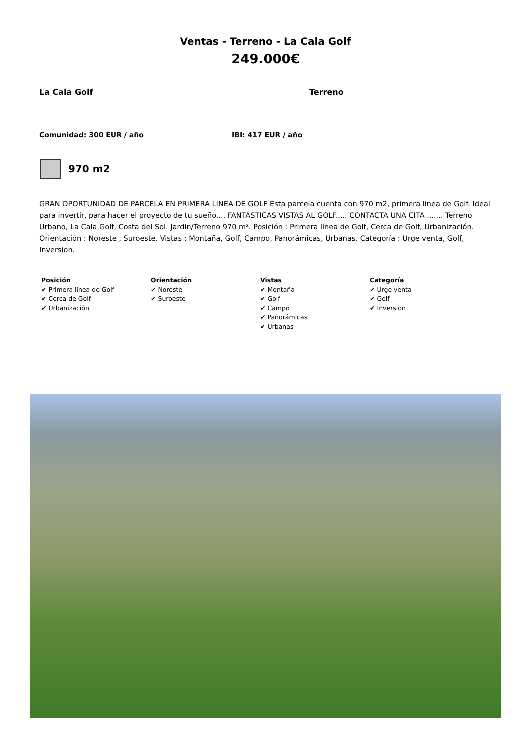Ventas - Terreno - La Cala Golf
249.000€
La Cala Golf Terreno
Comunidad: 300 EUR / año IBI: 417 EUR / año
970 m2
GRAN OPORTUNIDAD DE PARCELA EN PRIMERA LINEA DE GOLF Esta parcela cuenta con 970 m2, primera linea de Golf. Ideal para invertir, para hacer el proyecto de tu sueño.... FANTÁSTICAS VISTAS AL GOLF..... CONTACTA UNA CITA ....... Terreno Urbano, La Cala Golf, Costa del Sol. Jardin/Terreno 970 m². Posición : Primera línea de Golf, Cerca de Golf, Urbanización. Orientación : Noreste , Suroeste. Vistas : Montaña, Golf, Campo, Panorámicas, Urbanas. Categoría : Urge venta, Golf, Inversion.
Posición
✔ Primera línea de Golf
✔ Cerca de Golf
✔ Urbanización
Orientación
✔ Noreste
✔ Suroeste
Vistas
✔ Montaña
✔ Golf
✔ Campo
✔ Panorámicas
✔ Urbanas
Categoría
✔ Urge venta
✔ Golf
✔ Inversion